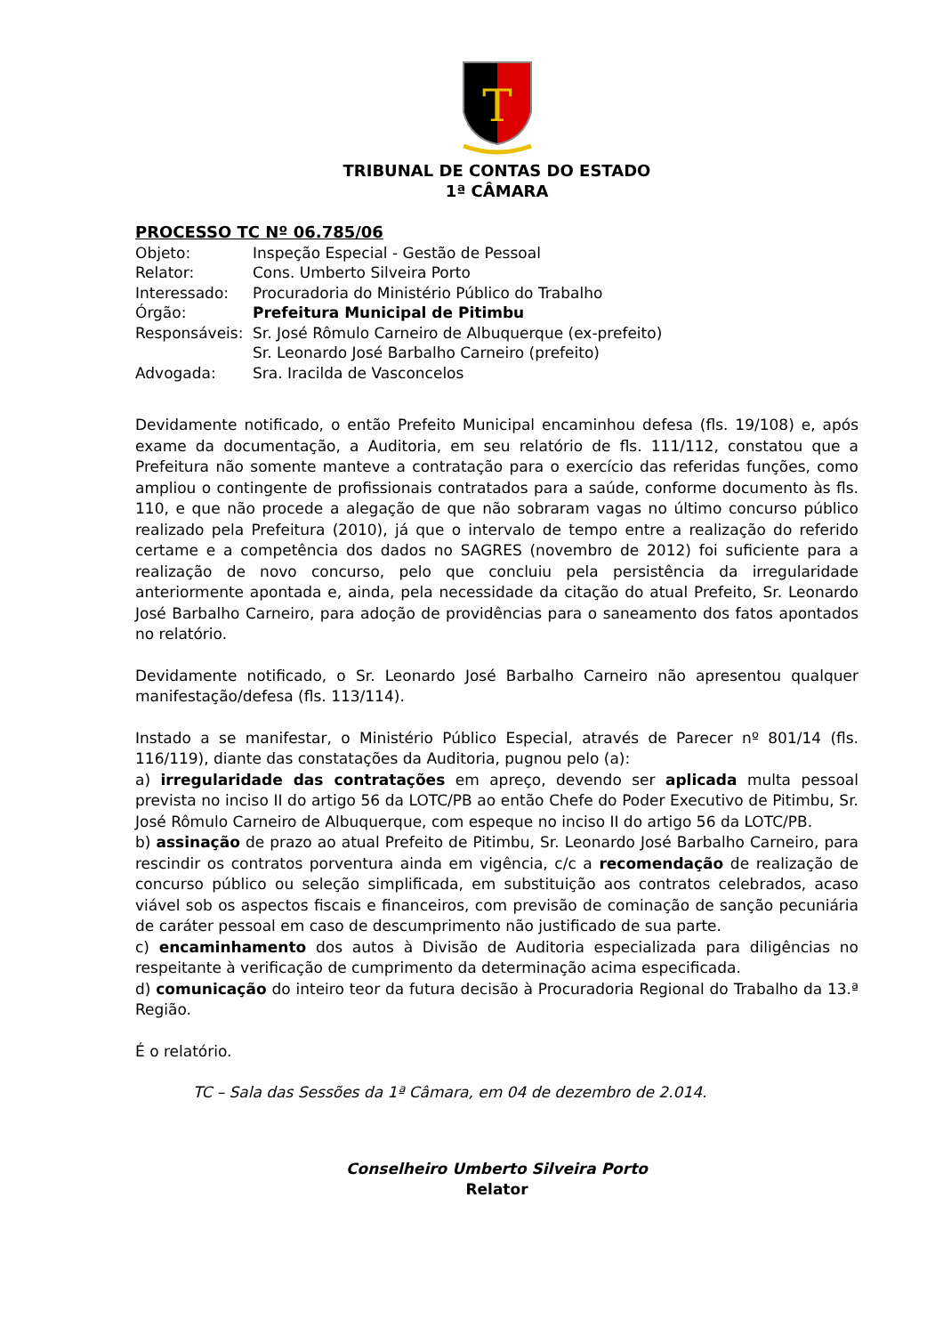T
TRIBUNAL DE CONTAS DO ESTADO
1ª CÂMARA
PROCESSO TC Nº 06.785/06
| Objeto: | Inspeção Especial - Gestão de Pessoal |
| Relator: | Cons. Umberto Silveira Porto |
| Interessado: | Procuradoria do Ministério Público do Trabalho |
| Órgão: | Prefeitura Municipal de Pitimbu |
| Responsáveis: | Sr. José Rômulo Carneiro de Albuquerque (ex-prefeito) Sr. Leonardo José Barbalho Carneiro (prefeito) |
| Advogada: | Sra. Iracilda de Vasconcelos |
Devidamente notificado, o então Prefeito Municipal encaminhou defesa (fls. 19/108) e, após exame da documentação, a Auditoria, em seu relatório de fls. 111/112, constatou que a Prefeitura não somente manteve a contratação para o exercício das referidas funções, como ampliou o contingente de profissionais contratados para a saúde, conforme documento às fls. 110, e que não procede a alegação de que não sobraram vagas no último concurso público realizado pela Prefeitura (2010), já que o intervalo de tempo entre a realização do referido certame e a competência dos dados no SAGRES (novembro de 2012) foi suficiente para a realização de novo concurso, pelo que concluiu pela persistência da irregularidade anteriormente apontada e, ainda, pela necessidade da citação do atual Prefeito, Sr. Leonardo José Barbalho Carneiro, para adoção de providências para o saneamento dos fatos apontados no relatório.
Devidamente notificado, o Sr. Leonardo José Barbalho Carneiro não apresentou qualquer manifestação/defesa (fls. 113/114).
Instado a se manifestar, o Ministério Público Especial, através de Parecer nº 801/14 (fls. 116/119), diante das constatações da Auditoria, pugnou pelo (a):
a) irregularidade das contratações em apreço, devendo ser aplicada multa pessoal prevista no inciso II do artigo 56 da LOTC/PB ao então Chefe do Poder Executivo de Pitimbu, Sr. José Rômulo Carneiro de Albuquerque, com espeque no inciso II do artigo 56 da LOTC/PB.
b) assinação de prazo ao atual Prefeito de Pitimbu, Sr. Leonardo José Barbalho Carneiro, para rescindir os contratos porventura ainda em vigência, c/c a recomendação de realização de concurso público ou seleção simplificada, em substituição aos contratos celebrados, acaso viável sob os aspectos fiscais e financeiros, com previsão de cominação de sanção pecuniária de caráter pessoal em caso de descumprimento não justificado de sua parte.
c) encaminhamento dos autos à Divisão de Auditoria especializada para diligências no respeitante à verificação de cumprimento da determinação acima especificada.
d) comunicação do inteiro teor da futura decisão à Procuradoria Regional do Trabalho da 13.ª Região.
É o relatório.
TC – Sala das Sessões da 1ª Câmara, em 04 de dezembro de 2.014.
Conselheiro Umberto Silveira Porto
Relator